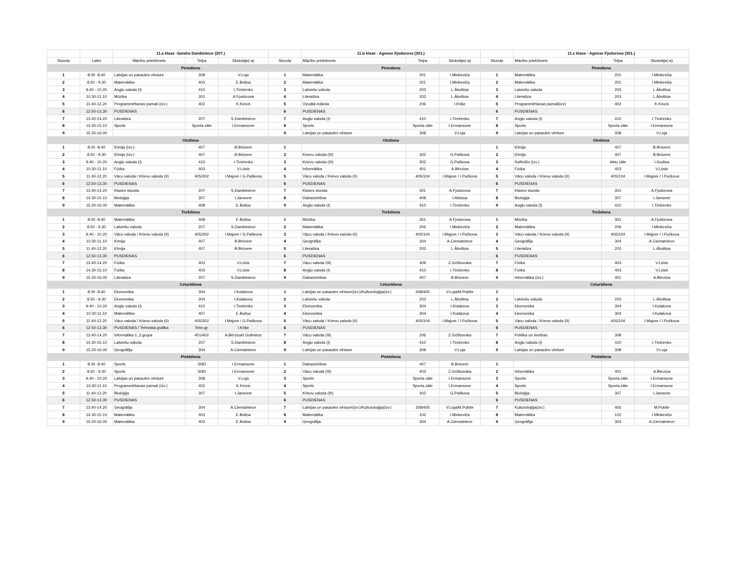| | | 11.a klase -Sandra Dambiniece (207.) | | | | 11.b klase - Agnese Fjodorova (301.) | | | | 11.c klase - Agnese Fjodorova (301.) | | |
| Stunda | Laiks | Mācību priekšmets | Telpa | Skolotājs(-a) | Stunda | Mācību priekšmets | Telpa | Skolotājs(-a) | Stunda | Mācību priekšmets | Telpa | Skolotājs(-a) |
| | | Pirmdiena | | | | Pirmdiena | | | | Pirmdiena | | |
| 1 | 8.00 -8.40 | Latvijas un pasaules vēsture | 308 | V.Loja | 1 | Matemātika | 201 | I.Minkeviča | 1 | Matemātika | 201 | I.Minkeviča |
| 2 | 8.50 - 9.30 | Matemātika | 403 | E.Buliņa | 2 | Matemātika | 201 | I.Minkeviča | 2 | Matemātika | 201 | I.Minkeviča |
| 3 | 9.40 - 10.20 | Angļu valoda (I) | 410 | I.Timčenko | 3 | Latviešu valoda | 203 | L.Āboltiņa | 3 | Latviešu valoda | 203 | L.Āboltiņa |
| 4 | 10.30-11.10 | Mūzika | 301 | A.Fjodorova | 4 | Literatūra | 203 | L.Āboltiņa | 4 | Literatūra | 203 | L.Āboltiņa |
| 5 | 11.40-12.20 | Programmēšanas pamati (izv.) | 402 | K.Kincis | 5 | Vizuālā māksla | 206 | I.Kriķe | 5 | Programmēšanas pamati(izv) | 402 | K.Kincis |
| 6 | 12.50-13.30 | PUSDIENAS | | | 6 | PUSDIENAS | | | 6 | PUSDIENAS | | |
| 7 | 13.40-14.20 | Literatūra | 207 | S.Dambiniece | 7 | Angļu valoda (I) | 410 | I.Timčenko | 7 | Angļu valoda (I) | 410 | I.Timčenko |
| 8 | 14.30-15.10 | Sports | Sporta zāle | I.Ermansone | 8 | Sports | Sporta zāle | I.Ermansone | 8 | Sports | Sporta zāle | I.Ermansone |
| 9 | 15.20-16.00 | | | | 9 | Latvijas un pasaules vēsture | 308 | V.Loja | 9 | Latvijas un pasaules vēsture | 308 | V.Loja |
| | | Otrdiena | | | | Otrdiena | | | | Otrdiena | | |
| 1 | 8.00 -8.40 | Ķīmija (izv.) | 407 | B.Brūvere | 1 | | | | 1 | Ķīmija | 407 | B.Brūvere |
| 2 | 8.50 - 9.30 | Ķīmija (izv.) | 407 | B.Brūvere | 2 | Krievu valoda (III) | 302 | G.Paškova | 2 | Ķīmija | 407 | B.Brūvere |
| 3 | 9.40 - 10.20 | Angļu valoda (I) | 410 | I.Timčenko | 3 | Krievu valoda (III) | 302 | G.Paškova | 3 | Solfedžo (izv.) | Aktu zāle | I.Godiņa |
| 4 | 10.30-11.10 | Fizika | 403 | V.Lūsis | 4 | Informātika | 401 | A.Bērziņa | 4 | Fizika | 403 | V.Lūsis |
| 5 | 11.40-12.20 | Vācu valoda / Krievu valoda (II) | 405/302 | I.Majore / G.Paškova | 5 | Vācu valoda / Krievu valoda (II) | 405/104 | I.Majore / I.Pučkova | 5 | Vācu valoda / Krievu valoda (II) | 405/104 | I.Majore / I.Pučkova |
| 6 | 12.50-13.30 | PUSDIENAS | | | 6 | PUSDIENAS | | | 6 | PUSDIENAS | | |
| 7 | 13.40-14.20 | Klases stunda | 207 | S.Dambiniece | 7 | Klases stunda | 301 | A.Fjodorova | 7 | Klases stunda | 301 | A.Fjodorova |
| 8 | 14.30-15.10 | Bioloģija | 307 | I.Jansone | 8 | Dabaszinības | 408 | I.Mūsiņa | 8 | Bioloģija | 307 | I.Jansone |
| 9 | 15.20-16.00 | Matemātika | 408 | E.Buliņa | 9 | Angļu valoda (I) | 410 | I.Timčenko | 9 | Angļu valoda (I) | 410 | I.Timčenko |
| | | Trešdiena | | | | Trešdiena | | | | Trešdiena | | |
| 1 | 8.00 -8.40 | Matemātika | 408 | E.Buliņa | 1 | Mūzika | 301 | A.Fjodorova | 1 | Mūzika | 301 | A.Fjodorova |
| 2 | 8.50 - 9.30 | Latviešu valoda | 207 | S.Dambiniece | 2 | Matemātika | 206 | I.Minkeviča | 2 | Matemātika | 206 | I.Minkeviča |
| 3 | 9.40 - 10.20 | Vācu valoda / Krievu valoda (II) | 405/302 | I.Majore / G.Paškova | 3 | Vācu valoda / Krievu valoda (II) | 405/104 | I.Majore / I.Pučkova | 3 | Vācu valoda / Krievu valoda (II) | 405/104 | I.Majore / I.Pučkova |
| 4 | 10.30-11.10 | Ķīmija | 407 | B.Brūvere | 4 | Ģeogrāfija | 304 | A.Ciematniece | 4 | Ģeogrāfija | 304 | A.Ciematniece |
| 5 | 11.40-12.20 | Ķīmija | 407 | B.Brūvere | 5 | Literatūra | 203 | L.Āboltiņa | 5 | Literatūra | 203 | L.Āboltiņa |
| 6 | 12.50-13.30 | PUSDIENAS | | | 6 | PUSDIENAS | | | 6 | PUSDIENAS | | |
| 7 | 13.40-14.20 | Fizika | 403 | V.Lūsis | 7 | Vācu valoda (III) | 409 | Z.Gržibovska | 7 | Fizika | 403 | V.Lūsis |
| 8 | 14.30-15.10 | Fizika | 403 | V.Lūsis | 8 | Angļu valoda (I) | 410 | I.Timčenko | 8 | Fizika | 403 | V.Lūsis |
| 9 | 15.20-16.00 | Literatūra | 207 | S.Dambiniece | 9 | Dabaszinības | 407 | B.Brūvere | 9 | Informātika (izv.) | 401 | A.Bērziņa |
| | | Ceturtdiena | | | | Ceturtdiena | | | | Ceturtdiena | | |
| 1 | 8.00 -8.40 | Ekonomika | 304 | I.Kulakova | 1 | Latvijas un pasaules vēsture(izv.)/Kulturoloģija(izv.) | 308/405 | V.Loja/M.Pukīte | 1 | | | |
| 2 | 8.50 - 9.30 | Ekonomika | 304 | I.Kulakova | 2 | Latviešu valoda | 203 | L.Āboltiņa | 2 | Latviešu valoda | 203 | L.Āboltiņa |
| 3 | 9.40 - 10.20 | Angļu valoda (I) | 410 | I.Timčenko | 3 | Ekonomika | 304 | I.Kulakova | 3 | Ekonomika | 304 | I.Kulakova |
| 4 | 10.30-11.10 | Matemātika | 407 | E.Buliņa | 4 | Ekonomika | 304 | I.Kulakova | 4 | Ekonomika | 304 | I.Kulakova |
| 5 | 11.40-12.20 | Vācu valoda / Krievu valoda (II) | 405/302 | I.Majore / G.Paškova | 5 | Vācu valoda / Krievu valoda (II) | 405/104 | I.Majore / I.Pučkova | 5 | Vācu valoda / Krievu valoda (II) | 405/104 | I.Majore / I.Pučkova |
| 6 | 12.50-13.30 | PUSDIENAS / Tehniskā grafika | Tehn.gr. | I.Kriķe | 6 | PUSDIENAS | | | 6 | PUSDIENAS | | |
| 7 | 13.40-14.20 | Informātika 1.,2.grupa | 401/402 | A.Bērziņa/I.Gultniece | 7 | Vācu valoda (III) | 206 | Z.Gržibovska | 7 | Politika un tiesības | 308 | |
| 8 | 14.30-15.10 | Latviešu valoda | 207 | S.Dambiniece | 8 | Angļu valoda (I) | 410 | I.Timčenko | 8 | Angļu valoda (I) | 410 | I.Timčenko |
| 9 | 15.20-16.00 | Ģeogrāfija | 304 | A.Ciematniece | 9 | Latvijas un pasaules vēsture | 308 | V.Loja | 9 | Latvijas un pasaules vēsture | 308 | V.Loja |
| | | Piektdiena | | | | Piektdiena | | | | Piektdiena | | |
| 1 | 8.00 -8.40 | Sports | SND | I.Ermansone | 1 | Dabaszinības | 407 | B.Brūvere | 1 | | | |
| 2 | 8.50 - 9.30 | Sports | SND | I.Ermansone | 2 | Vācu valoda (III) | 403 | Z.Gržibovska | 2 | Informātika | 401 | A.Bērziņa |
| 3 | 9.40 - 10.20 | Latvijas un pasaules vēsture | 308 | V.Loja | 3 | Sports | Sporta zāle | I.Ermansone | 3 | Sports | Sporta zāle | I.Ermansone |
| 4 | 10.30-11.10 | Programmēšanas pamati (izv.) | 402 | K.Kincis | 4 | Sports | Sporta zāle | I.Ermansone | 4 | Sports | Sporta zāle | I.Ermansone |
| 5 | 11.40-12.20 | Bioloģija | 307 | I.Jansone | 5 | Krievu valoda (III) | 302 | G.Paškova | 5 | Bioloģija | 307 | I.Jansone |
| 6 | 12.50-13.30 | PUSDIENAS | | | 6 | PUSDIENAS | | | 6 | PUSDIENAS | | |
| 7 | 13.40-14.20 | Ģeogrāfija | 304 | A.Ciematniece | 7 | Latvijas un pasaules vēsture(izv.)/Kulturoloģija(izv.) | 308/405 | V.Loja/M.Pukīte | 7 | Kulturoloģija(izv.) | 405 | M.Pukīte |
| 8 | 14.30-15.10 | Matemātika | 403 | E.Buliņa | 8 | Matemātika | 102 | I.Minkeviča | 8 | Matemātika | 102 | I.Minkeviča |
| 9 | 15.20-16.00 | Matemātika | 403 | E.Buliņa | 9 | Ģeogrāfija | 304 | A.Ciematniece | 9 | Ģeogrāfija | 304 | A.Ciematniece |